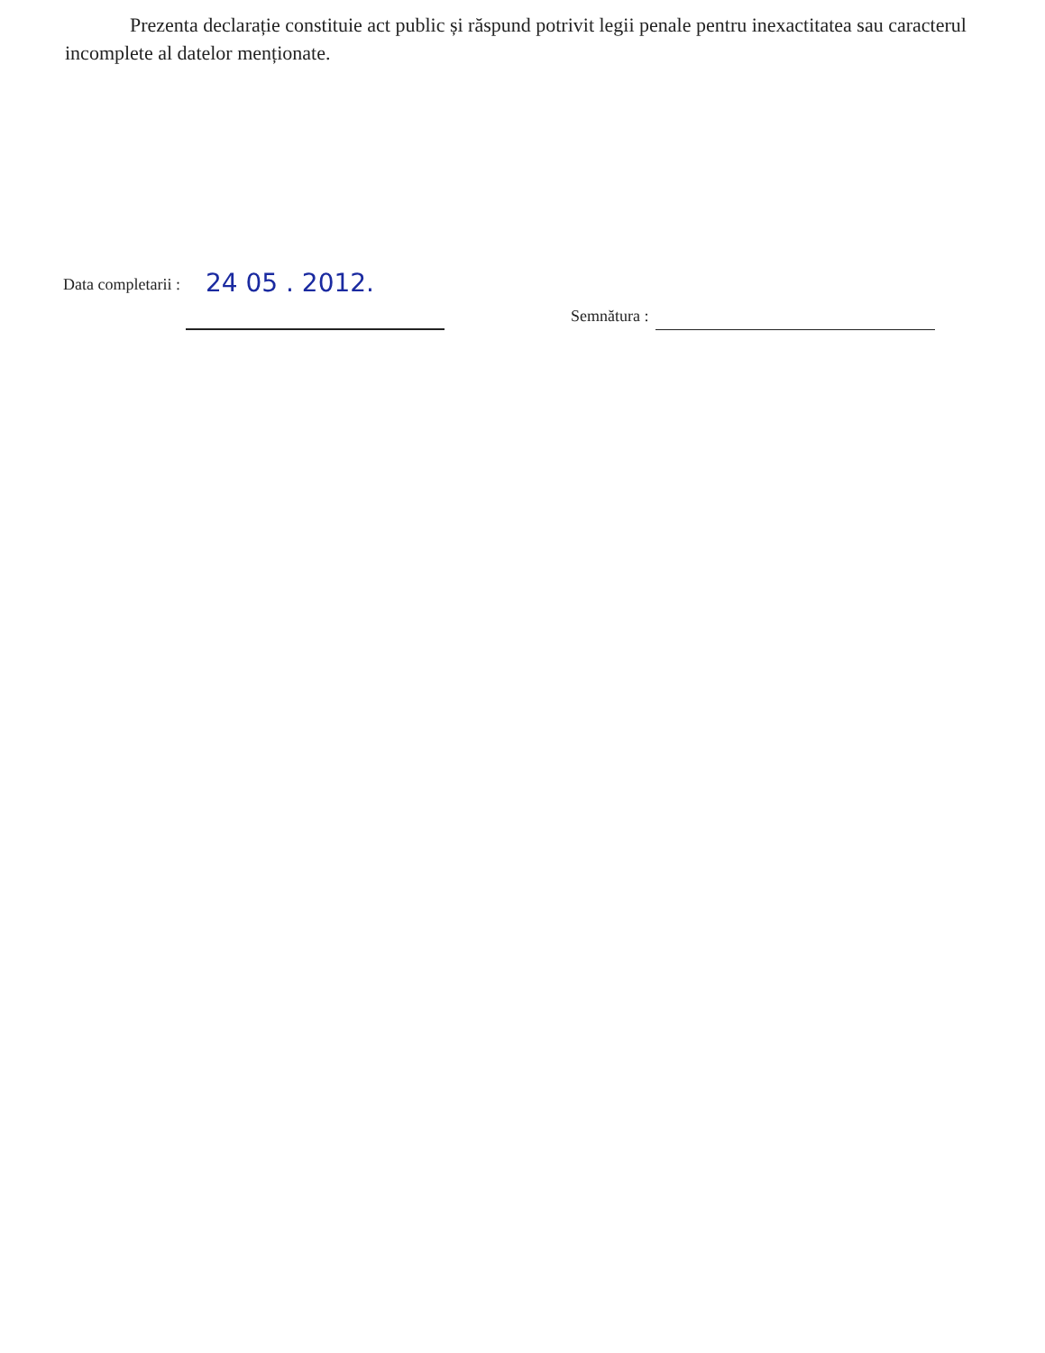Prezenta declarație constituie act public și răspund potrivit legii penale pentru inexactitatea sau caracterul incomplete al datelor menționate.
Data completarii : 24 05 . 2012. Semnătura :